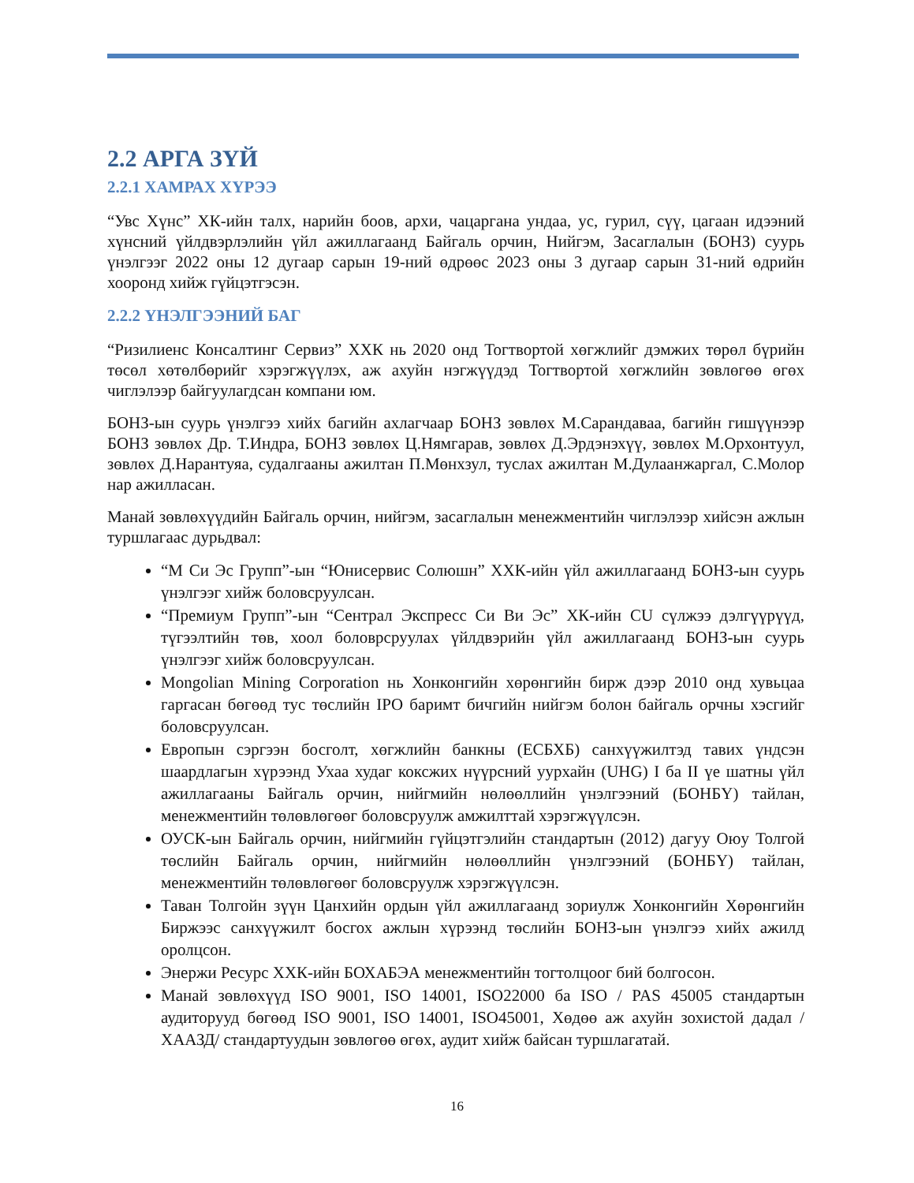2.2 АРГА ЗҮЙ
2.2.1 ХАМРАХ ХҮРЭЭ
“Увс Хүнс” ХК-ийн талх, нарийн боов, архи, чацаргана ундаа, ус, гурил, сүү, цагаан идээний хүнсний үйлдвэрлэлийн үйл ажиллагаанд Байгаль орчин, Нийгэм, Засаглалын (БОНЗ) суурь үнэлгээг 2022 оны 12 дугаар сарын 19-ний өдрөөс 2023 оны 3 дугаар сарын 31-ний өдрийн хооронд хийж гүйцэтгэсэн.
2.2.2 ҮНЭЛГЭЭНИЙ БАГ
“Ризилиенс Консалтинг Сервиз” ХХК нь 2020 онд Тогтвортой хөгжлийг дэмжих төрөл бүрийн төсөл хөтөлбөрийг хэрэгжүүлэх, аж ахуйн нэгжүүдэд Тогтвортой хөгжлийн зөвлөгөө өгөх чиглэлээр байгуулагдсан компани юм.
БОНЗ-ын суурь үнэлгээ хийх багийн ахлагчаар БОНЗ зөвлөх М.Сарандаваа, багийн гишүүнээр БОНЗ зөвлөх Др. Т.Индра, БОНЗ зөвлөх Ц.Нямгарав, зөвлөх Д.Эрдэнэхүү, зөвлөх М.Орхонтуул, зөвлөх Д.Нарантуяа, судалгааны ажилтан П.Мөнхзул, туслах ажилтан М.Дулаанжаргал, С.Молор нар ажилласан.
Манай зөвлөхүүдийн Байгаль орчин, нийгэм, засаглалын менежментийн чиглэлээр хийсэн ажлын туршлагаас дурьдвал:
“М Си Эс Групп”-ын “Юнисервис Солюшн” ХХК-ийн үйл ажиллагаанд БОНЗ-ын суурь үнэлгээг хийж боловсруулсан.
“Премиум Групп”-ын “Сентрал Экспресс Си Ви Эс” ХК-ийн CU сүлжээ дэлгүүрүүд, түгээлтийн төв, хоол боловрсруулах үйлдвэрийн үйл ажиллагаанд БОНЗ-ын суурь үнэлгээг хийж боловсруулсан.
Mongolian Mining Corporation нь Хонконгийн хөрөнгийн бирж дээр 2010 онд хувьцаа гаргасан бөгөөд тус төслийн IPO баримт бичгийн нийгэм болон байгаль орчны хэсгийг боловсруулсан.
Европын сэргээн босголт, хөгжлийн банкны (ЕСБХБ) санхүүжилтэд тавих үндсэн шаардлагын хүрээнд Ухаа худаг коксжих нүүрсний уурхайн (UHG) I ба II үе шатны үйл ажиллагааны Байгаль орчин, нийгмийн нөлөөллийн үнэлгээний (БОНБҮ) тайлан, менежментийн төлөвлөгөөг боловсруулж амжилттай хэрэгжүүлсэн.
ОУСК-ын Байгаль орчин, нийгмийн гүйцэтгэлийн стандартын (2012) дагуу Оюу Толгой төслийн Байгаль орчин, нийгмийн нөлөөллийн үнэлгээний (БОНБҮ) тайлан, менежментийн төлөвлөгөөг боловсруулж хэрэгжүүлсэн.
Таван Толгойн зүүн Цанхийн ордын үйл ажиллагаанд зориулж Хонконгийн Хөрөнгийн Биржээс санхүүжилт босгох ажлын хүрээнд төслийн БОНЗ-ын үнэлгээ хийх ажилд оролцсон.
Энержи Ресурс ХХК-ийн БОХАБЭА менежментийн тогтолцоог бий болгосон.
Манай зөвлөхүүд ISO 9001, ISO 14001, ISO22000 ба ISO / PAS 45005 стандартын аудиторууд бөгөөд ISO 9001, ISO 14001, ISO45001, Хөдөө аж ахуйн зохистой дадал /ХААЗД/ стандартуудын зөвлөгөө өгөх, аудит хийж байсан туршлагатай.
16